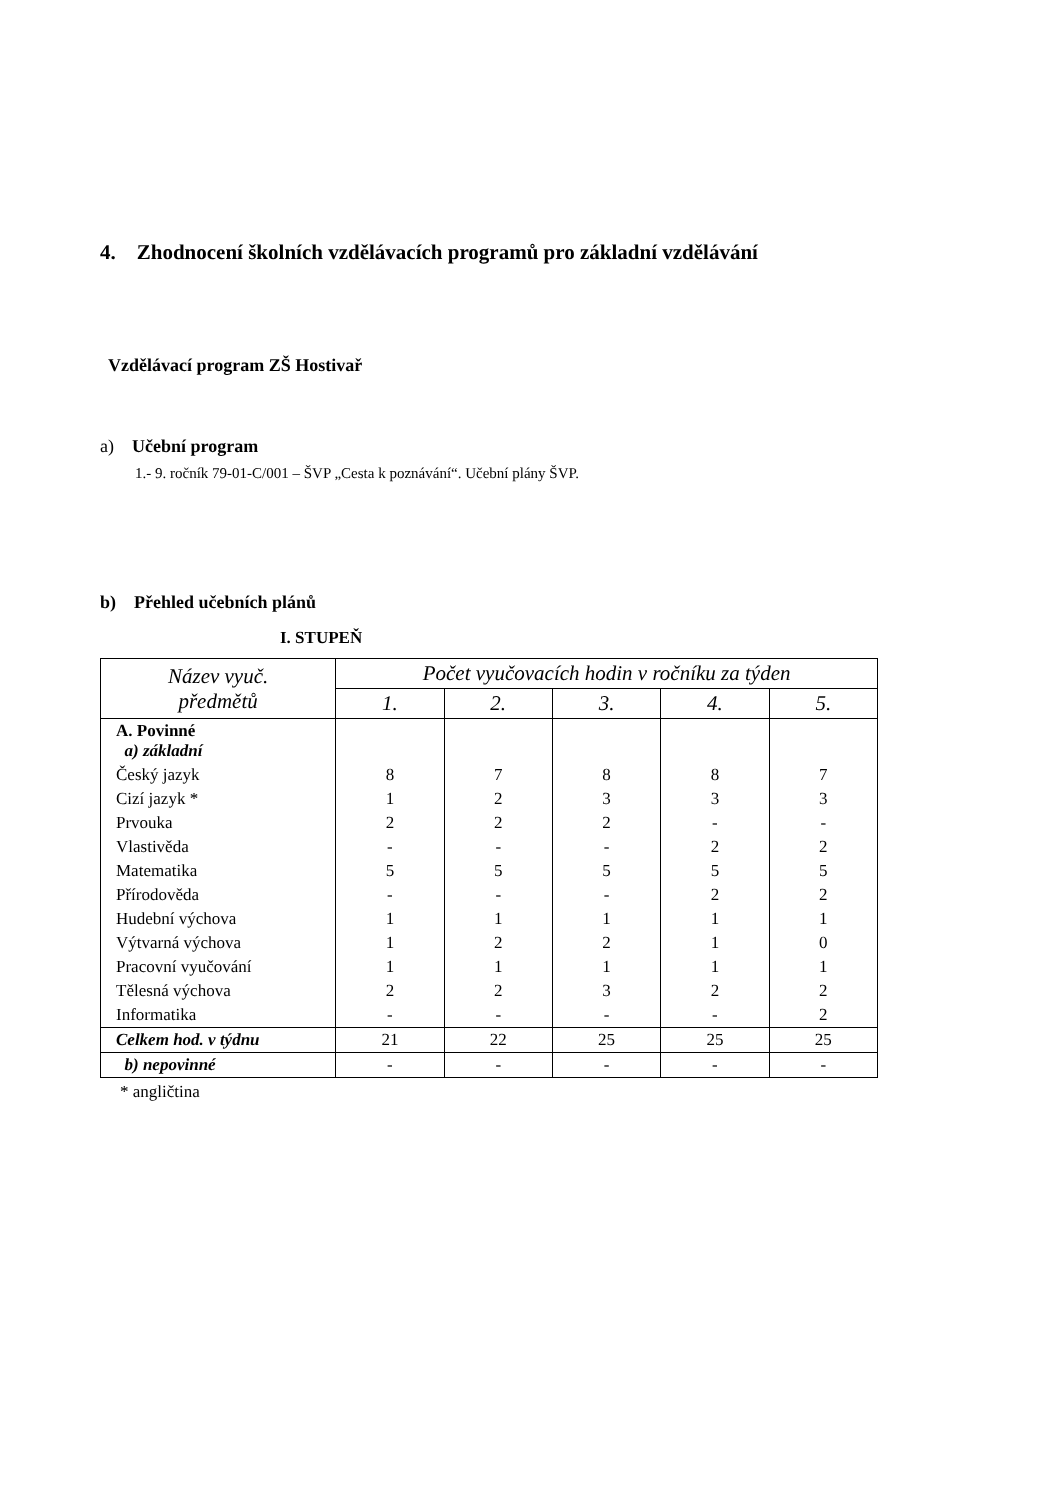4. Zhodnocení školních vzdělávacích programů pro základní vzdělávání
Vzdělávací program ZŠ Hostivař
a) Učební program
1.- 9. ročník 79-01-C/001 – ŠVP „Cesta k poznávání“. Učební plány ŠVP.
b) Přehled učebních plánů
I. STUPEŇ
| Název vyuč. předmětů | Počet vyučovacích hodin v ročníku za týden | | | | |
| --- | --- | --- | --- | --- | --- |
| | 1. | 2. | 3. | 4. | 5. |
| A. Povinné a) základní | | | | | |
| Český jazyk | 8 | 7 | 8 | 8 | 7 |
| Cizí jazyk * | 1 | 2 | 3 | 3 | 3 |
| Prvouka | 2 | 2 | 2 | - | - |
| Vlastivěda | - | - | - | 2 | 2 |
| Matematika | 5 | 5 | 5 | 5 | 5 |
| Přírodověda | - | - | - | 2 | 2 |
| Hudební výchova | 1 | 1 | 1 | 1 | 1 |
| Výtvarná výchova | 1 | 2 | 2 | 1 | 0 |
| Pracovní vyučování | 1 | 1 | 1 | 1 | 1 |
| Tělesná výchova | 2 | 2 | 3 | 2 | 2 |
| Informatika | - | - | - | - | 2 |
| Celkem hod. v týdnu | 21 | 22 | 25 | 25 | 25 |
| b) nepovinné | - | - | - | - | - |
* angličtina